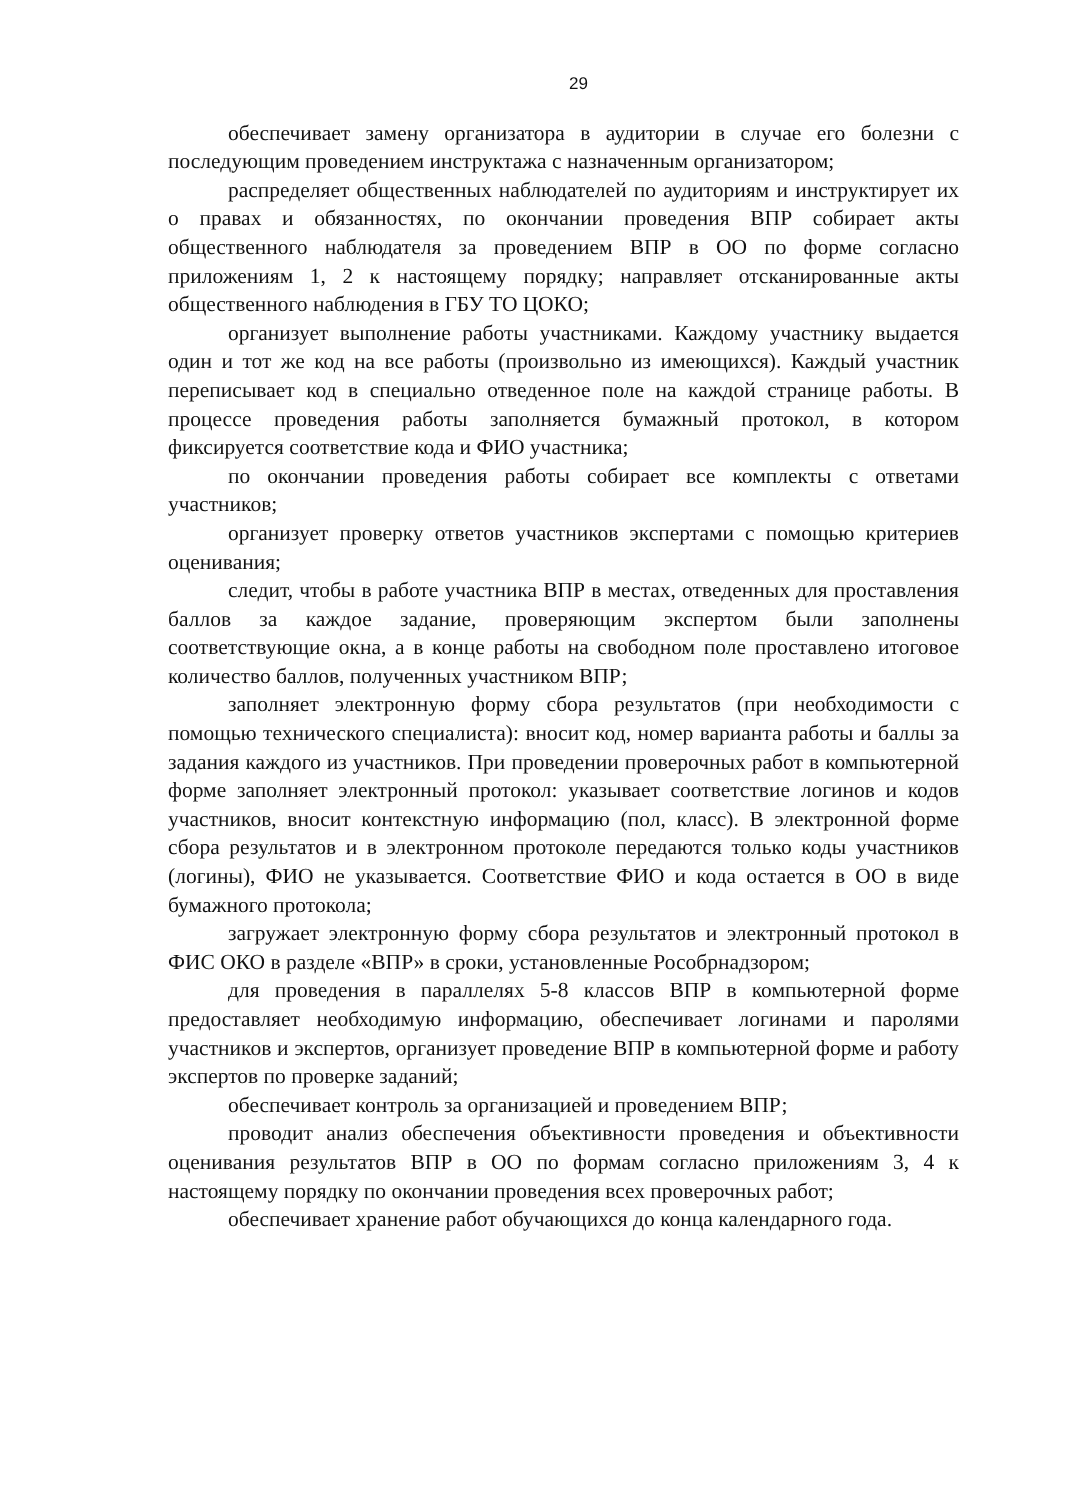29
обеспечивает замену организатора в аудитории в случае его болезни с последующим проведением инструктажа с назначенным организатором;
распределяет общественных наблюдателей по аудиториям и инструктирует их о правах и обязанностях, по окончании проведения ВПР собирает акты общественного наблюдателя за проведением ВПР в ОО по форме согласно приложениям 1, 2 к настоящему порядку; направляет отсканированные акты общественного наблюдения в ГБУ ТО ЦОКО;
организует выполнение работы участниками. Каждому участнику выдается один и тот же код на все работы (произвольно из имеющихся). Каждый участник переписывает код в специально отведенное поле на каждой странице работы. В процессе проведения работы заполняется бумажный протокол, в котором фиксируется соответствие кода и ФИО участника;
по окончании проведения работы собирает все комплекты с ответами участников;
организует проверку ответов участников экспертами с помощью критериев оценивания;
следит, чтобы в работе участника ВПР в местах, отведенных для проставления баллов за каждое задание, проверяющим экспертом были заполнены соответствующие окна, а в конце работы на свободном поле проставлено итоговое количество баллов, полученных участником ВПР;
заполняет электронную форму сбора результатов (при необходимости с помощью технического специалиста): вносит код, номер варианта работы и баллы за задания каждого из участников. При проведении проверочных работ в компьютерной форме заполняет электронный протокол: указывает соответствие логинов и кодов участников, вносит контекстную информацию (пол, класс). В электронной форме сбора результатов и в электронном протоколе передаются только коды участников (логины), ФИО не указывается. Соответствие ФИО и кода остается в ОО в виде бумажного протокола;
загружает электронную форму сбора результатов и электронный протокол в ФИС ОКО в разделе «ВПР» в сроки, установленные Рособрнадзором;
для проведения в параллелях 5-8 классов ВПР в компьютерной форме предоставляет необходимую информацию, обеспечивает логинами и паролями участников и экспертов, организует проведение ВПР в компьютерной форме и работу экспертов по проверке заданий;
обеспечивает контроль за организацией и проведением ВПР;
проводит анализ обеспечения объективности проведения и объективности оценивания результатов ВПР в ОО по формам согласно приложениям 3, 4 к настоящему порядку по окончании проведения всех проверочных работ;
обеспечивает хранение работ обучающихся до конца календарного года.